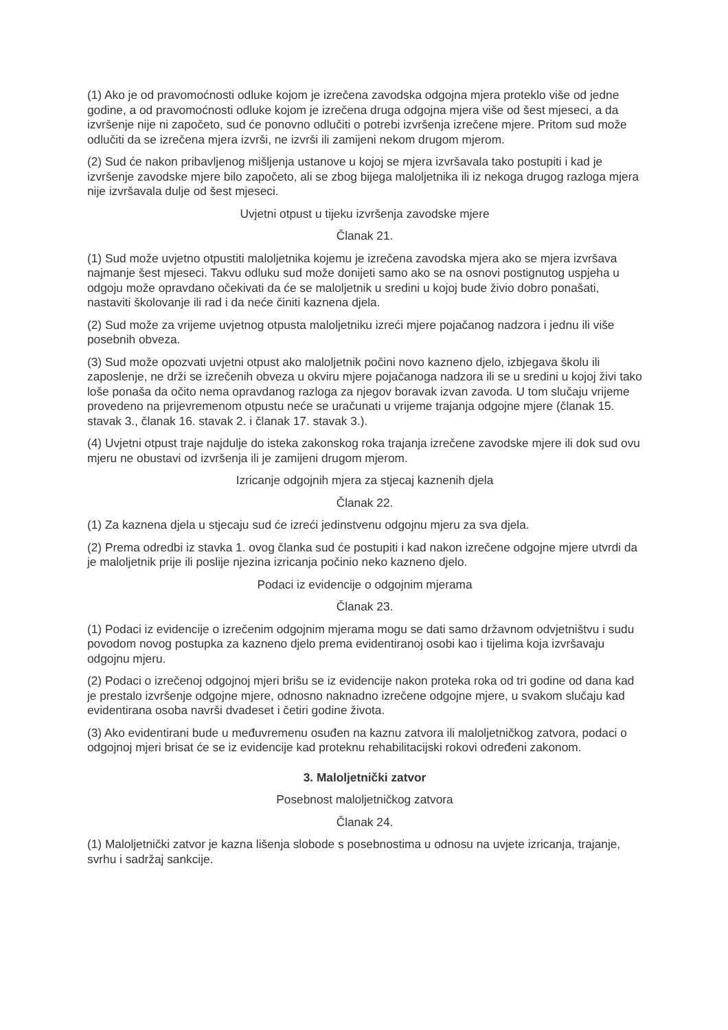(1) Ako je od pravomoćnosti odluke kojom je izrečena zavodska odgojna mjera proteklo više od jedne godine, a od pravomoćnosti odluke kojom je izrečena druga odgojna mjera više od šest mjeseci, a da izvršenje nije ni započeto, sud će ponovno odlučiti o potrebi izvršenja izrečene mjere. Pritom sud može odlučiti da se izrečena mjera izvrši, ne izvrši ili zamijeni nekom drugom mjerom.
(2) Sud će nakon pribavljenog mišljenja ustanove u kojoj se mjera izvršavala tako postupiti i kad je izvršenje zavodske mjere bilo započeto, ali se zbog bijega maloljetnika ili iz nekoga drugog razloga mjera nije izvršavala dulje od šest mjeseci.
Uvjetni otpust u tijeku izvršenja zavodske mjere
Članak 21.
(1) Sud može uvjetno otpustiti maloljetnika kojemu je izrečena zavodska mjera ako se mjera izvršava najmanje šest mjeseci. Takvu odluku sud može donijeti samo ako se na osnovi postignutog uspjeha u odgoju može opravdano očekivati da će se maloljetnik u sredini u kojoj bude živio dobro ponašati, nastaviti školovanje ili rad i da neće činiti kaznena djela.
(2) Sud može za vrijeme uvjetnog otpusta maloljetniku izreći mjere pojačanog nadzora i jednu ili više posebnih obveza.
(3) Sud može opozvati uvjetni otpust ako maloljetnik počini novo kazneno djelo, izbjegava školu ili zaposlenje, ne drži se izrečenih obveza u okviru mjere pojačanoga nadzora ili se u sredini u kojoj živi tako loše ponaša da očito nema opravdanog razloga za njegov boravak izvan zavoda. U tom slučaju vrijeme provedeno na prijevremenom otpustu neće se uračunati u vrijeme trajanja odgojne mjere (članak 15. stavak 3., članak 16. stavak 2. i članak 17. stavak 3.).
(4) Uvjetni otpust traje najdulje do isteka zakonskog roka trajanja izrečene zavodske mjere ili dok sud ovu mjeru ne obustavi od izvršenja ili je zamijeni drugom mjerom.
Izricanje odgojnih mjera za stjecaj kaznenih djela
Članak 22.
(1) Za kaznena djela u stjecaju sud će izreći jedinstvenu odgojnu mjeru za sva djela.
(2) Prema odredbi iz stavka 1. ovog članka sud će postupiti i kad nakon izrečene odgojne mjere utvrdi da je maloljetnik prije ili poslije njezina izricanja počinio neko kazneno djelo.
Podaci iz evidencije o odgojnim mjerama
Članak 23.
(1) Podaci iz evidencije o izrečenim odgojnim mjerama mogu se dati samo državnom odvjetništvu i sudu povodom novog postupka za kazneno djelo prema evidentiranoj osobi kao i tijelima koja izvršavaju odgojnu mjeru.
(2) Podaci o izrečenoj odgojnoj mjeri brišu se iz evidencije nakon proteka roka od tri godine od dana kad je prestalo izvršenje odgojne mjere, odnosno naknadno izrečene odgojne mjere, u svakom slučaju kad evidentirana osoba navrši dvadeset i četiri godine života.
(3) Ako evidentirani bude u međuvremenu osuđen na kaznu zatvora ili maloljetničkog zatvora, podaci o odgojnoj mjeri brisat će se iz evidencije kad proteknu rehabilitacijski rokovi određeni zakonom.
3. Maloljetnički zatvor
Posebnost maloljetničkog zatvora
Članak 24.
(1) Maloljetnički zatvor je kazna lišenja slobode s posebnostima u odnosu na uvjete izricanja, trajanje, svrhu i sadržaj sankcije.